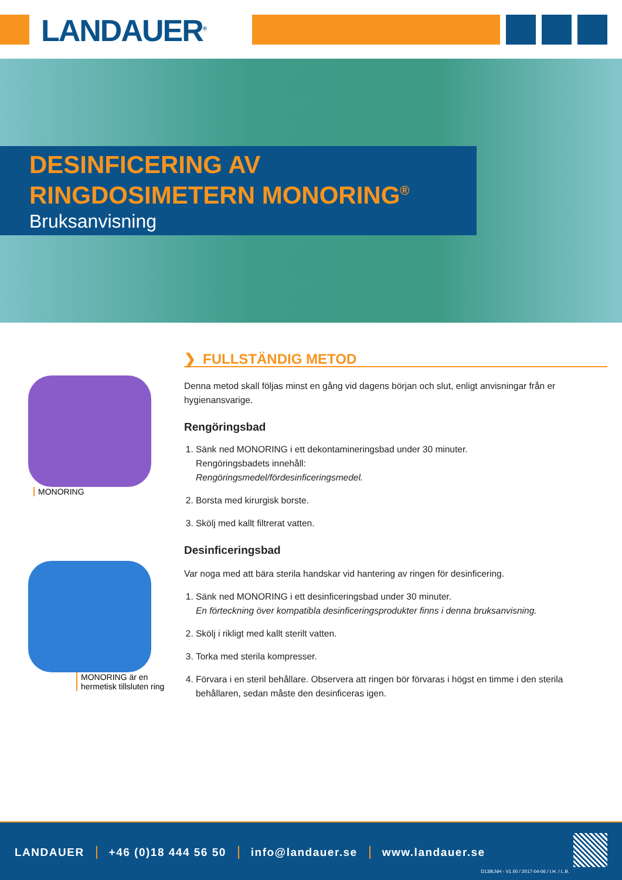LANDAUER<sup>®</sup>
DESINFICERING AV
RINGDOSIMETERN MONORING<sup>®</sup>
Bruksanvisning
MONORING
MONORING är en
hermetisk tillsluten ring
❯ FULLSTÄNDIG METOD
Denna metod skall följas minst en gång vid dagens början och slut, enligt anvisningar från er hygienansvarige.
Rengöringsbad
1. Sänk ned MONORING i ett dekontamineringsbad under 30 minuter.
Rengöringsbadets innehåll:
Rengöringsmedel/fördesinficeringsmedel.
2. Borsta med kirurgisk borste.
3. Skölj med kallt filtrerat vatten.
Desinficeringsbad
Var noga med att bära sterila handskar vid hantering av ringen för desinficering.
1. Sänk ned MONORING i ett desinficeringsbad under 30 minuter.
En förteckning över kompatibla desinficeringsprodukter finns i denna bruksanvisning.
2. Skölj i rikligt med kallt sterilt vatten.
3. Torka med sterila kompresser.
4. Förvara i en steril behållare. Observera att ringen bör förvaras i högst en timme i den sterila behållaren, sedan måste den desinficeras igen.
LANDAUER +46 (0)18 444 56 50 info@landauer.se www.landauer.se
D139LNH - V1.00 / 2017-04-06 / I.H. / L.B.